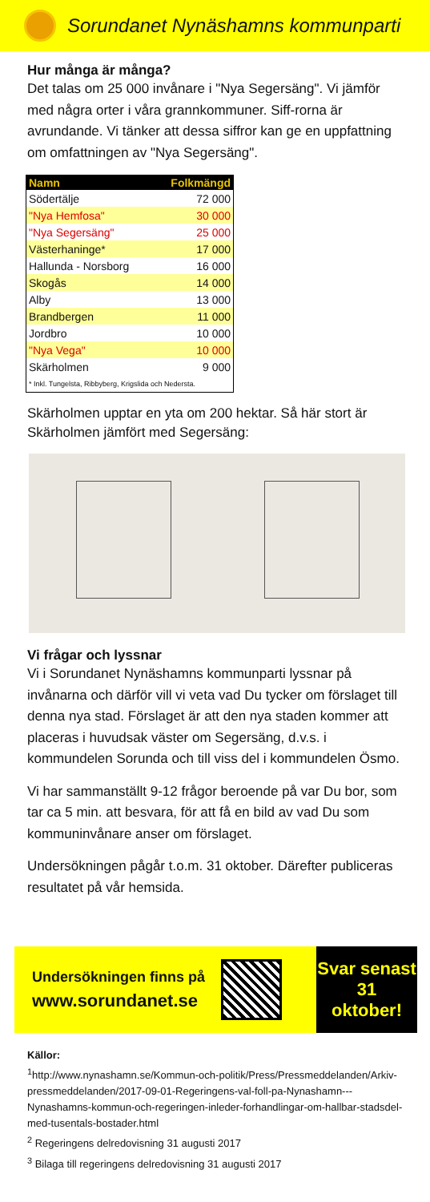Sorundanet Nynäshamns kommunparti
Hur många är många?
Det talas om 25 000 invånare i "Nya Segersäng". Vi jämför med några orter i våra grannkommuner. Siff-rorna är avrundande. Vi tänker att dessa siffror kan ge en uppfattning om omfattningen av "Nya Segersäng".
| Namn | Folkmängd |
| --- | --- |
| Södertälje | 72 000 |
| "Nya Hemfosa" | 30 000 |
| "Nya Segersäng" | 25 000 |
| Västerhaninge* | 17 000 |
| Hallunda - Norsborg | 16 000 |
| Skogås | 14 000 |
| Alby | 13 000 |
| Brandbergen | 11 000 |
| Jordbro | 10 000 |
| "Nya Vega" | 10 000 |
| Skärholmen | 9 000 |
| * Inkl. Tungelsta, Ribbyberg, Krigslida och Nedersta. | |
Skärholmen upptar en yta om 200 hektar. Så här stort är Skärholmen jämfört med Segersäng:
Vi frågar och lyssnar
Vi i Sorundanet Nynäshamns kommunparti lyssnar på invånarna och därför vill vi veta vad Du tycker om förslaget till denna nya stad. Förslaget är att den nya staden kommer att placeras i huvudsak väster om Segersäng, d.v.s. i kommundelen Sorunda och till viss del i kommundelen Ösmo.
Vi har sammanställt 9-12 frågor beroende på var Du bor, som tar ca 5 min. att besvara, för att få en bild av vad Du som kommuninvånare anser om förslaget.
Undersökningen pågår t.o.m. 31 oktober. Därefter publiceras resultatet på vår hemsida.
Undersökningen finns på
www.sorundanet.se
Svar senast
31
oktober!
Källor:
<sup>1</sup> http://www.nynashamn.se/Kommun-och-politik/Press/Pressmeddelanden/Arkiv-pressmeddelanden/2017-09-01-Regeringens-val-foll-pa-Nynashamn---Nynashamns-kommun-och-regeringen-inleder-forhandlingar-om-hallbar-stadsdel-med-tusentals-bostader.html
<sup>2</sup> Regeringens delredovisning 31 augusti 2017
<sup>3</sup> Bilaga till regeringens delredovisning 31 augusti 2017